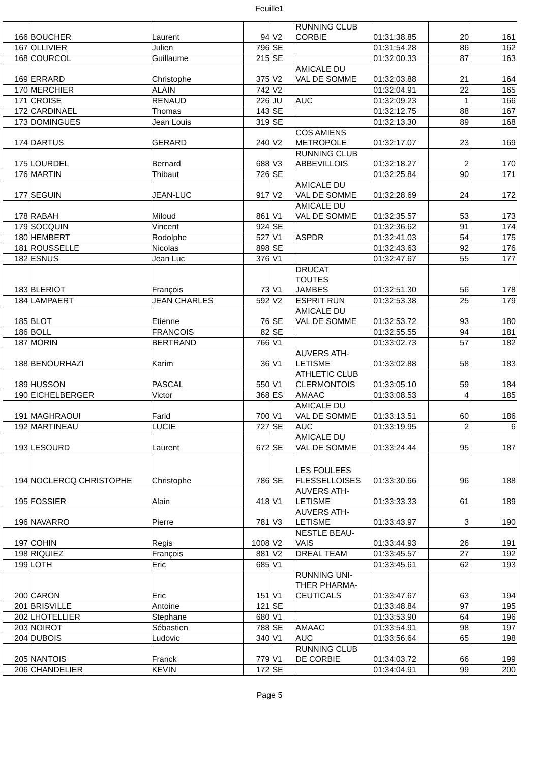Feuille1
| 166 | BOUCHER | Laurent | 94 | V2 | RUNNING CLUB CORBIE | 01:31:38.85 | 20 | 161 |
| 167 | OLLIVIER | Julien | 796 | SE | | 01:31:54.28 | 86 | 162 |
| 168 | COURCOL | Guillaume | 215 | SE | | 01:32:00.33 | 87 | 163 |
| 169 | ERRARD | Christophe | 375 | V2 | AMICALE DU VAL DE SOMME | 01:32:03.88 | 21 | 164 |
| 170 | MERCHIER | ALAIN | 742 | V2 | | 01:32:04.91 | 22 | 165 |
| 171 | CROISE | RENAUD | 226 | JU | AUC | 01:32:09.23 | 1 | 166 |
| 172 | CARDINAEL | Thomas | 143 | SE | | 01:32:12.75 | 88 | 167 |
| 173 | DOMINGUES | Jean Louis | 319 | SE | | 01:32:13.30 | 89 | 168 |
| 174 | DARTUS | GERARD | 240 | V2 | COS AMIENS METROPOLE | 01:32:17.07 | 23 | 169 |
| 175 | LOURDEL | Bernard | 688 | V3 | RUNNING CLUB ABBEVILLOIS | 01:32:18.27 | 2 | 170 |
| 176 | MARTIN | Thibaut | 726 | SE | | 01:32:25.84 | 90 | 171 |
| 177 | SEGUIN | JEAN-LUC | 917 | V2 | AMICALE DU VAL DE SOMME | 01:32:28.69 | 24 | 172 |
| 178 | RABAH | Miloud | 861 | V1 | AMICALE DU VAL DE SOMME | 01:32:35.57 | 53 | 173 |
| 179 | SOCQUIN | Vincent | 924 | SE | | 01:32:36.62 | 91 | 174 |
| 180 | HEMBERT | Rodolphe | 527 | V1 | ASPDR | 01:32:41.03 | 54 | 175 |
| 181 | ROUSSELLE | Nicolas | 898 | SE | | 01:32:43.63 | 92 | 176 |
| 182 | ESNUS | Jean Luc | 376 | V1 | | 01:32:47.67 | 55 | 177 |
| 183 | BLERIOT | François | 73 | V1 | DRUCAT TOUTES JAMBES | 01:32:51.30 | 56 | 178 |
| 184 | LAMPAERT | JEAN CHARLES | 592 | V2 | ESPRIT RUN | 01:32:53.38 | 25 | 179 |
| 185 | BLOT | Etienne | 76 | SE | AMICALE DU VAL DE SOMME | 01:32:53.72 | 93 | 180 |
| 186 | BOLL | FRANCOIS | 82 | SE | | 01:32:55.55 | 94 | 181 |
| 187 | MORIN | BERTRAND | 766 | V1 | | 01:33:02.73 | 57 | 182 |
| 188 | BENOURHAZI | Karim | 36 | V1 | AUVERS ATH- LETISME | 01:33:02.88 | 58 | 183 |
| 189 | HUSSON | PASCAL | 550 | V1 | ATHLETIC CLUB CLERMONTOIS | 01:33:05.10 | 59 | 184 |
| 190 | EICHELBERGER | Victor | 368 | ES | AMAAC | 01:33:08.53 | 4 | 185 |
| 191 | MAGHRAOUI | Farid | 700 | V1 | AMICALE DU VAL DE SOMME | 01:33:13.51 | 60 | 186 |
| 192 | MARTINEAU | LUCIE | 727 | SE | AUC | 01:33:19.95 | 2 | 6 |
| 193 | LESOURD | Laurent | 672 | SE | AMICALE DU VAL DE SOMME | 01:33:24.44 | 95 | 187 |
| 194 | NOCLERCQ CHRISTOPHE | Christophe | 786 | SE | LES FOULEES FLESSELLOISES | 01:33:30.66 | 96 | 188 |
| 195 | FOSSIER | Alain | 418 | V1 | AUVERS ATH- LETISME | 01:33:33.33 | 61 | 189 |
| 196 | NAVARRO | Pierre | 781 | V3 | AUVERS ATH- LETISME | 01:33:43.97 | 3 | 190 |
| 197 | COHIN | Regis | 1008 | V2 | NESTLE BEAU- VAIS | 01:33:44.93 | 26 | 191 |
| 198 | RIQUIEZ | François | 881 | V2 | DREAL TEAM | 01:33:45.57 | 27 | 192 |
| 199 | LOTH | Eric | 685 | V1 | | 01:33:45.61 | 62 | 193 |
| 200 | CARON | Eric | 151 | V1 | RUNNING UNI- THER PHARMA- CEUTICALS | 01:33:47.67 | 63 | 194 |
| 201 | BRISVILLE | Antoine | 121 | SE | | 01:33:48.84 | 97 | 195 |
| 202 | LHOTELLIER | Stephane | 680 | V1 | | 01:33:53.90 | 64 | 196 |
| 203 | NOIROT | Sébastien | 788 | SE | AMAAC | 01:33:54.91 | 98 | 197 |
| 204 | DUBOIS | Ludovic | 340 | V1 | AUC | 01:33:56.64 | 65 | 198 |
| 205 | NANTOIS | Franck | 779 | V1 | RUNNING CLUB DE CORBIE | 01:34:03.72 | 66 | 199 |
| 206 | CHANDELIER | KEVIN | 172 | SE | | 01:34:04.91 | 99 | 200 |
Page 5